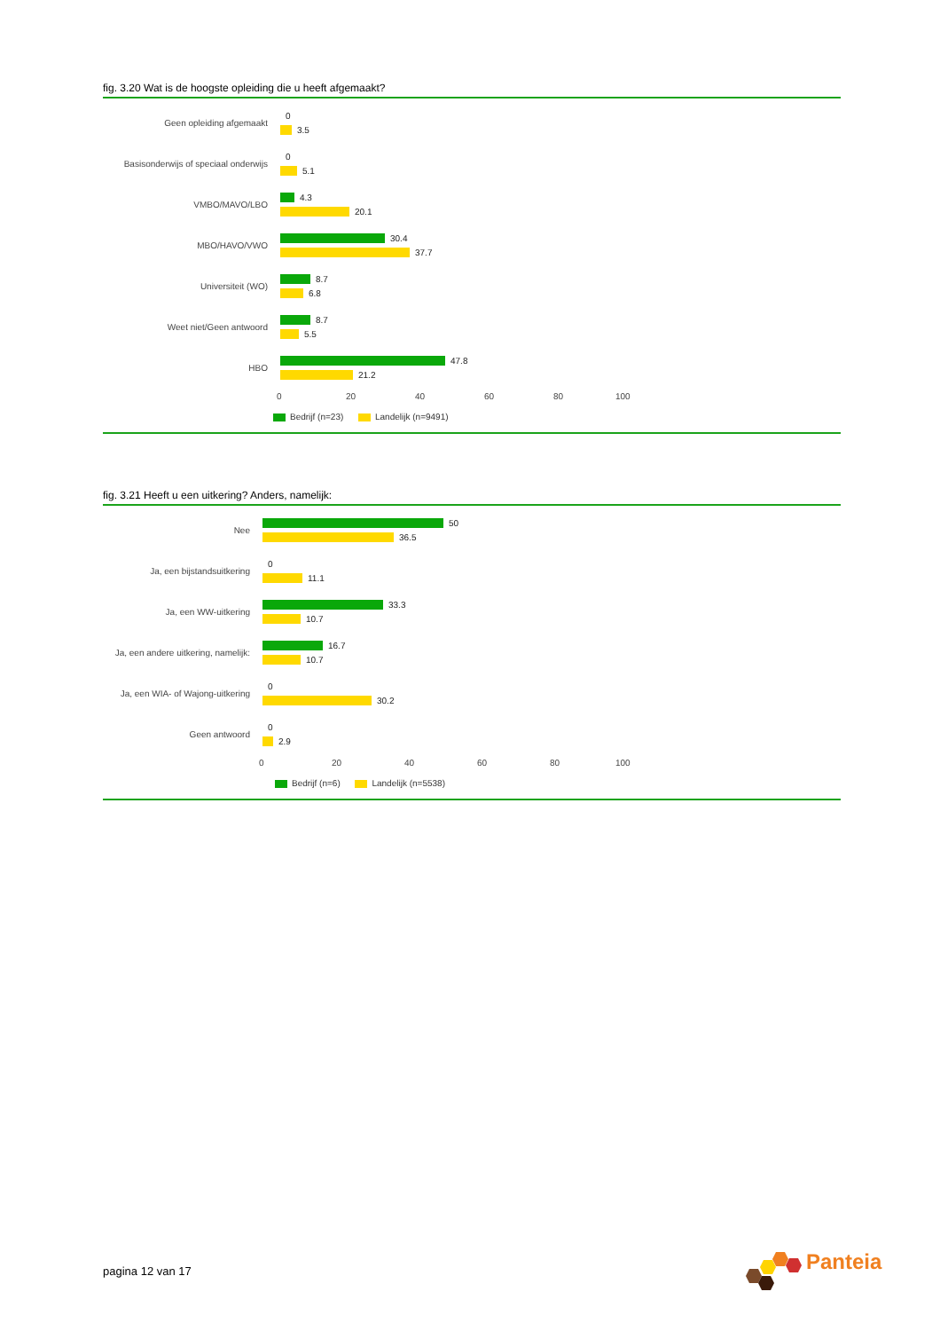fig. 3.20 Wat is de hoogste opleiding die u heeft afgemaakt?
Geen opleiding afgemaakt
0
3.5
Basisonderwijs of speciaal onderwijs
0
5.1
VMBO/MAVO/LBO
4.3
20.1
MBO/HAVO/VWO
30.4
37.7
Universiteit (WO)
8.7
6.8
Weet niet/Geen antwoord
8.7
5.5
HBO
47.8
21.2
0 20 40 60 80 100
Bedrijf (n=23) Landelijk (n=9491)
fig. 3.21 Heeft u een uitkering? Anders, namelijk:
Nee
50
36.5
Ja, een bijstandsuitkering
0
11.1
Ja, een WW-uitkering
33.3
10.7
Ja, een andere uitkering, namelijk:
16.7
10.7
Ja, een WIA- of Wajong-uitkering
0
30.2
Geen antwoord
0
2.9
0 20 40 60 80 100
Bedrijf (n=6) Landelijk (n=5538)
pagina 12 van 17
Panteia